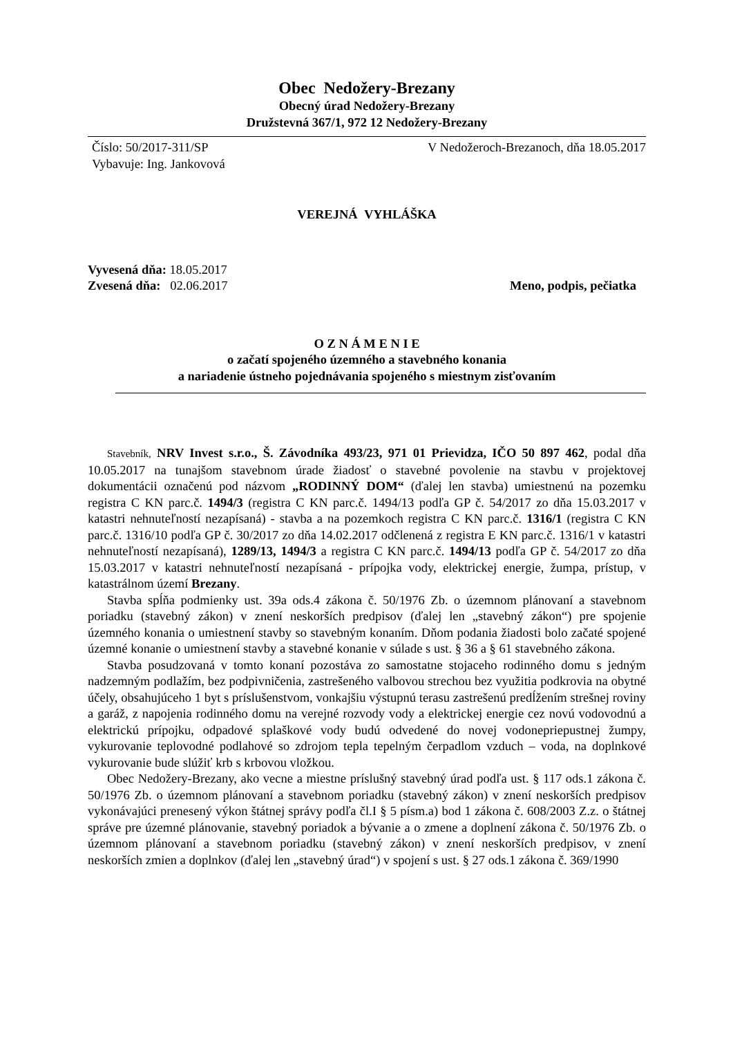Obec Nedožery-Brezany
Obecný úrad Nedožery-Brezany
Družstevná 367/1, 972 12 Nedožery-Brezany
Číslo: 50/2017-311/SP V Nedožeroch-Brezanoch, dňa 18.05.2017
Vybavuje: Ing. Jankovová
VEREJNÁ VYHLÁŠKA
Vyvesená dňa: 18.05.2017
Zvesená dňa: 02.06.2017 Meno, podpis, pečiatka
O Z N Á M E N I E
o začatí spojeného územného a stavebného konania
a nariadenie ústneho pojednávania spojeného s miestnym zisťovaním
Stavebník, NRV Invest s.r.o., Š. Závodníka 493/23, 971 01 Prievidza, IČO 50 897 462, podal dňa 10.05.2017 na tunajšom stavebnom úrade žiadosť o stavebné povolenie na stavbu v projektovej dokumentácii označenú pod názvom „RODINNÝ DOM“ (ďalej len stavba) umiestnenú na pozemku registra C KN parc.č. 1494/3 (registra C KN parc.č. 1494/13 podľa GP č. 54/2017 zo dňa 15.03.2017 v katastri nehnuteľností nezapísaná) - stavba a na pozemkoch registra C KN parc.č. 1316/1 (registra C KN parc.č. 1316/10 podľa GP č. 30/2017 zo dňa 14.02.2017 odčlenená z registra E KN parc.č. 1316/1 v katastri nehnuteľností nezapísaná), 1289/13, 1494/3 a registra C KN parc.č. 1494/13 podľa GP č. 54/2017 zo dňa 15.03.2017 v katastri nehnuteľností nezapísaná - prípojka vody, elektrickej energie, žumpa, prístup, v katastrálnom území Brezany.
Stavba spĺňa podmienky ust. 39a ods.4 zákona č. 50/1976 Zb. o územnom plánovaní a stavebnom poriadku (stavebný zákon) v znení neskorších predpisov (ďalej len „stavebný zákon“) pre spojenie územného konania o umiestnení stavby so stavebným konaním. Dňom podania žiadosti bolo začaté spojené územné konanie o umiestnení stavby a stavebné konanie v súlade s ust. § 36 a § 61 stavebného zákona.
Stavba posudzovaná v tomto konaní pozostáva zo samostatne stojaceho rodinného domu s jedným nadzemným podlažím, bez podpivničenia, zastrešeného valbovou strechou bez využitia podkrovia na obytné účely, obsahujúceho 1 byt s príslušenstvom, vonkajšiu výstupnú terasu zastrešenú predĺžením strešnej roviny a garáž, z napojenia rodinného domu na verejné rozvody vody a elektrickej energie cez novú vodovodnú a elektrickú prípojku, odpadové splaškové vody budú odvedené do novej vodonepriepustnej žumpy, vykurovanie teplovodné podlahové so zdrojom tepla tepelným čerpadlom vzduch – voda, na doplnkové vykurovanie bude slúžiť krb s krbovou vložkou.
Obec Nedožery-Brezany, ako vecne a miestne príslušný stavebný úrad podľa ust. § 117 ods.1 zákona č. 50/1976 Zb. o územnom plánovaní a stavebnom poriadku (stavebný zákon) v znení neskorších predpisov vykonávajúci prenesený výkon štátnej správy podľa čl.I § 5 písm.a) bod 1 zákona č. 608/2003 Z.z. o štátnej správe pre územné plánovanie, stavebný poriadok a bývanie a o zmene a doplnení zákona č. 50/1976 Zb. o územnom plánovaní a stavebnom poriadku (stavebný zákon) v znení neskorších predpisov, v znení neskorších zmien a doplnkov (ďalej len „stavebný úrad“) v spojení s ust. § 27 ods.1 zákona č. 369/1990